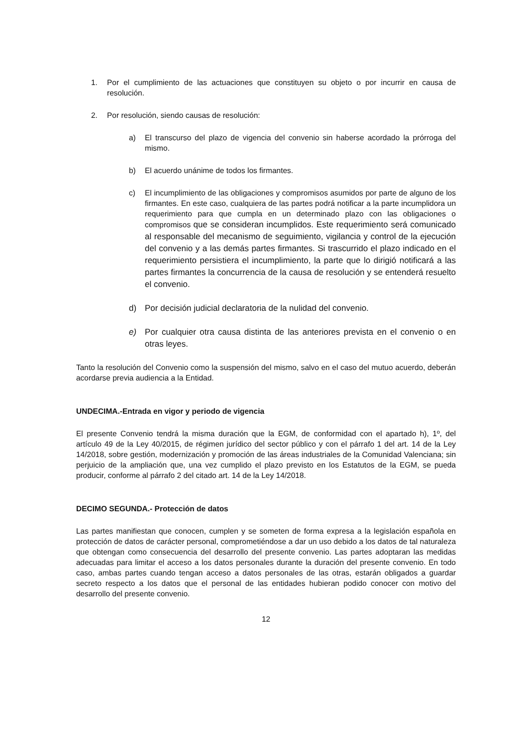1. Por el cumplimiento de las actuaciones que constituyen su objeto o por incurrir en causa de resolución.
2. Por resolución, siendo causas de resolución:
a) El transcurso del plazo de vigencia del convenio sin haberse acordado la prórroga del mismo.
b) El acuerdo unánime de todos los firmantes.
c) El incumplimiento de las obligaciones y compromisos asumidos por parte de alguno de los firmantes. En este caso, cualquiera de las partes podrá notificar a la parte incumplidora un requerimiento para que cumpla en un determinado plazo con las obligaciones o compromisos que se consideran incumplidos. Este requerimiento será comunicado al responsable del mecanismo de seguimiento, vigilancia y control de la ejecución del convenio y a las demás partes firmantes. Si trascurrido el plazo indicado en el requerimiento persistiera el incumplimiento, la parte que lo dirigió notificará a las partes firmantes la concurrencia de la causa de resolución y se entenderá resuelto el convenio.
d) Por decisión judicial declaratoria de la nulidad del convenio.
e) Por cualquier otra causa distinta de las anteriores prevista en el convenio o en otras leyes.
Tanto la resolución del Convenio como la suspensión del mismo, salvo en el caso del mutuo acuerdo, deberán acordarse previa audiencia a la Entidad.
UNDECIMA.-Entrada en vigor y periodo de vigencia
El presente Convenio tendrá la misma duración que la EGM, de conformidad con el apartado h), 1º, del artículo 49 de la Ley 40/2015, de régimen jurídico del sector público y con el párrafo 1 del art. 14 de la Ley 14/2018, sobre gestión, modernización y promoción de las áreas industriales de la Comunidad Valenciana; sin perjuicio de la ampliación que, una vez cumplido el plazo previsto en los Estatutos de la EGM, se pueda producir, conforme al párrafo 2 del citado art. 14 de la Ley 14/2018.
DECIMO SEGUNDA.- Protección de datos
Las partes manifiestan que conocen, cumplen y se someten de forma expresa a la legislación española en protección de datos de carácter personal, comprometiéndose a dar un uso debido a los datos de tal naturaleza que obtengan como consecuencia del desarrollo del presente convenio. Las partes adoptaran las medidas adecuadas para limitar el acceso a los datos personales durante la duración del presente convenio. En todo caso, ambas partes cuando tengan acceso a datos personales de las otras, estarán obligados a guardar secreto respecto a los datos que el personal de las entidades hubieran podido conocer con motivo del desarrollo del presente convenio.
12